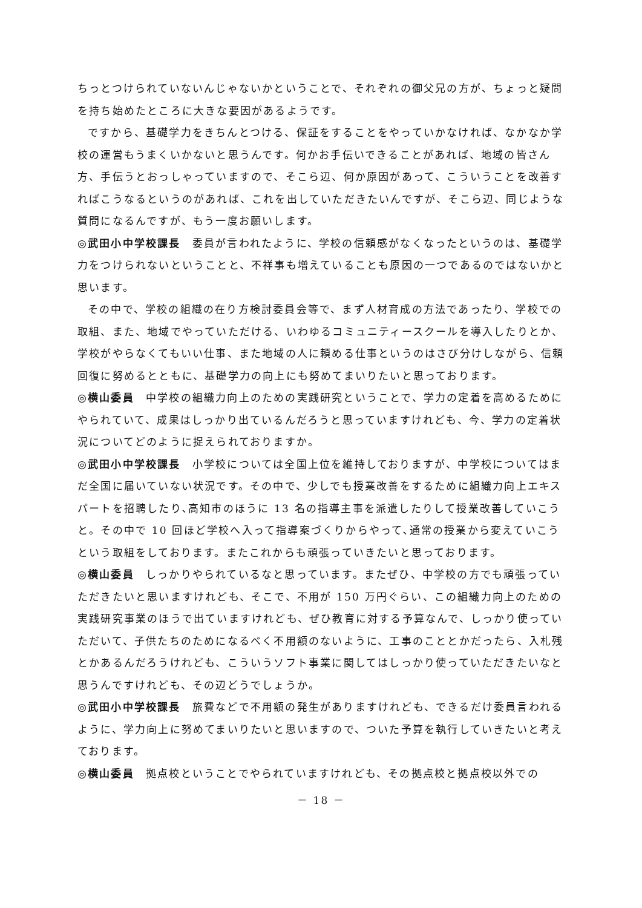ちっとつけられていないんじゃないかということで、それぞれの御父兄の方が、ちょっと疑問を持ち始めたところに大きな要因があるようです。
ですから、基礎学力をきちんとつける、保証をすることをやっていかなければ、なかなか学校の運営もうまくいかないと思うんです。何かお手伝いできることがあれば、地域の皆さん方、手伝うとおっしゃっていますので、そこら辺、何か原因があって、こういうことを改善すればこうなるというのがあれば、これを出していただきたいんですが、そこら辺、同じような質問になるんですが、もう一度お願いします。
◎武田小中学校課長　委員が言われたように、学校の信頼感がなくなったというのは、基礎学力をつけられないということと、不祥事も増えていることも原因の一つであるのではないかと思います。
その中で、学校の組織の在り方検討委員会等で、まず人材育成の方法であったり、学校での取組、また、地域でやっていただける、いわゆるコミュニティースクールを導入したりとか、学校がやらなくてもいい仕事、また地域の人に頼める仕事というのはさび分けしながら、信頼回復に努めるとともに、基礎学力の向上にも努めてまいりたいと思っております。
◎横山委員　中学校の組織力向上のための実践研究ということで、学力の定着を高めるためにやられていて、成果はしっかり出ているんだろうと思っていますけれども、今、学力の定着状況についてどのように捉えられておりますか。
◎武田小中学校課長　小学校については全国上位を維持しておりますが、中学校についてはまだ全国に届いていない状況です。その中で、少しでも授業改善をするために組織力向上エキスパートを招聘したり､高知市のほうに 13 名の指導主事を派遣したりして授業改善していこうと。その中で 10 回ほど学校へ入って指導案づくりからやって､通常の授業から変えていこうという取組をしております。またこれからも頑張っていきたいと思っております。
◎横山委員　しっかりやられているなと思っています。またぜひ、中学校の方でも頑張っていただきたいと思いますけれども、そこで、不用が 150 万円ぐらい、この組織力向上のための実践研究事業のほうで出ていますけれども、ぜひ教育に対する予算なんで、しっかり使っていただいて、子供たちのためになるべく不用額のないように、工事のこととかだったら、入札残とかあるんだろうけれども、こういうソフト事業に関してはしっかり使っていただきたいなと思うんですけれども、その辺どうでしょうか。
◎武田小中学校課長　旅費などで不用額の発生がありますけれども、できるだけ委員言われるように、学力向上に努めてまいりたいと思いますので、ついた予算を執行していきたいと考えております。
◎横山委員　拠点校ということでやられていますけれども、その拠点校と拠点校以外での
－ 18 －